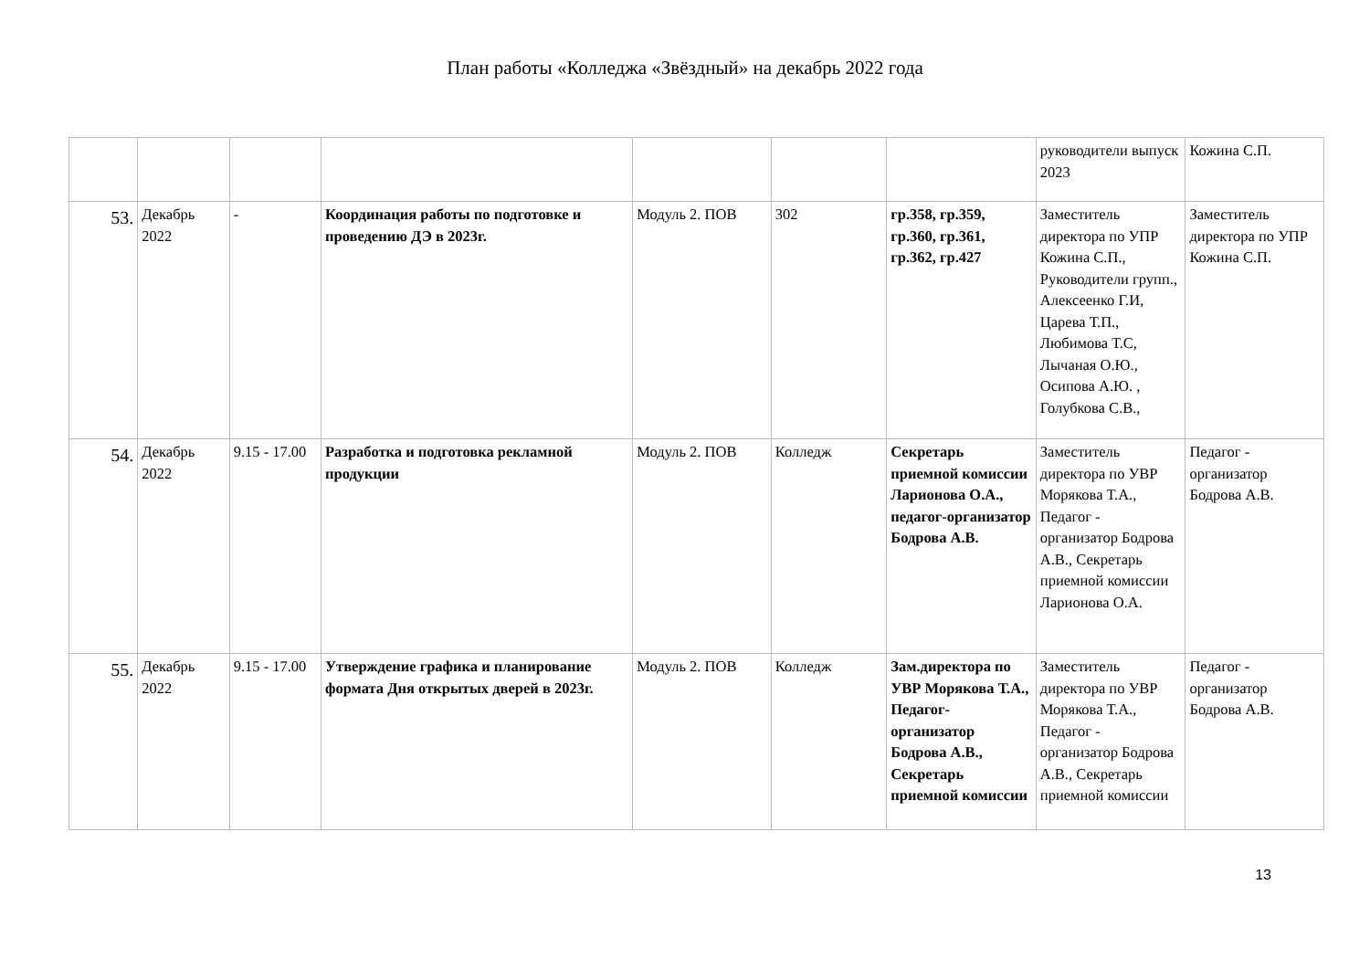План работы «Колледжа «Звёздный» на декабрь 2022 года
| | | | | | | | руководители выпуск 2023 | Кожина С.П. |
| 53. | Декабрь 2022 | - | Координация работы по подготовке и проведению ДЭ в 2023г. | Модуль 2. ПОВ | 302 | гр.358, гр.359, гр.360, гр.361, гр.362, гр.427 | Заместитель директора по УПР Кожина С.П., Руководители групп., Алексеенко Г.И, Царева Т.П., Любимова Т.С, Лычаная О.Ю., Осипова А.Ю. , Голубкова С.В., | Заместитель директора по УПР Кожина С.П. |
| 54. | Декабрь 2022 | 9.15 - 17.00 | Разработка и подготовка рекламной продукции | Модуль 2. ПОВ | Колледж | Секретарь приемной комиссии Ларионова О.А., педагог-организатор Бодрова А.В. | Заместитель директора по УВР Морякова Т.А., Педагог - организатор Бодрова А.В., Секретарь приемной комиссии Ларионова О.А. | Педагог - организатор Бодрова А.В. |
| 55. | Декабрь 2022 | 9.15 - 17.00 | Утверждение графика и планирование формата Дня открытых дверей в 2023г. | Модуль 2. ПОВ | Колледж | Зам.директора по УВР Морякова Т.А., Педагог-организатор Бодрова А.В., Секретарь приемной комиссии | Заместитель директора по УВР Морякова Т.А., Педагог - организатор Бодрова А.В., Секретарь приемной комиссии | Педагог - организатор Бодрова А.В. |
13